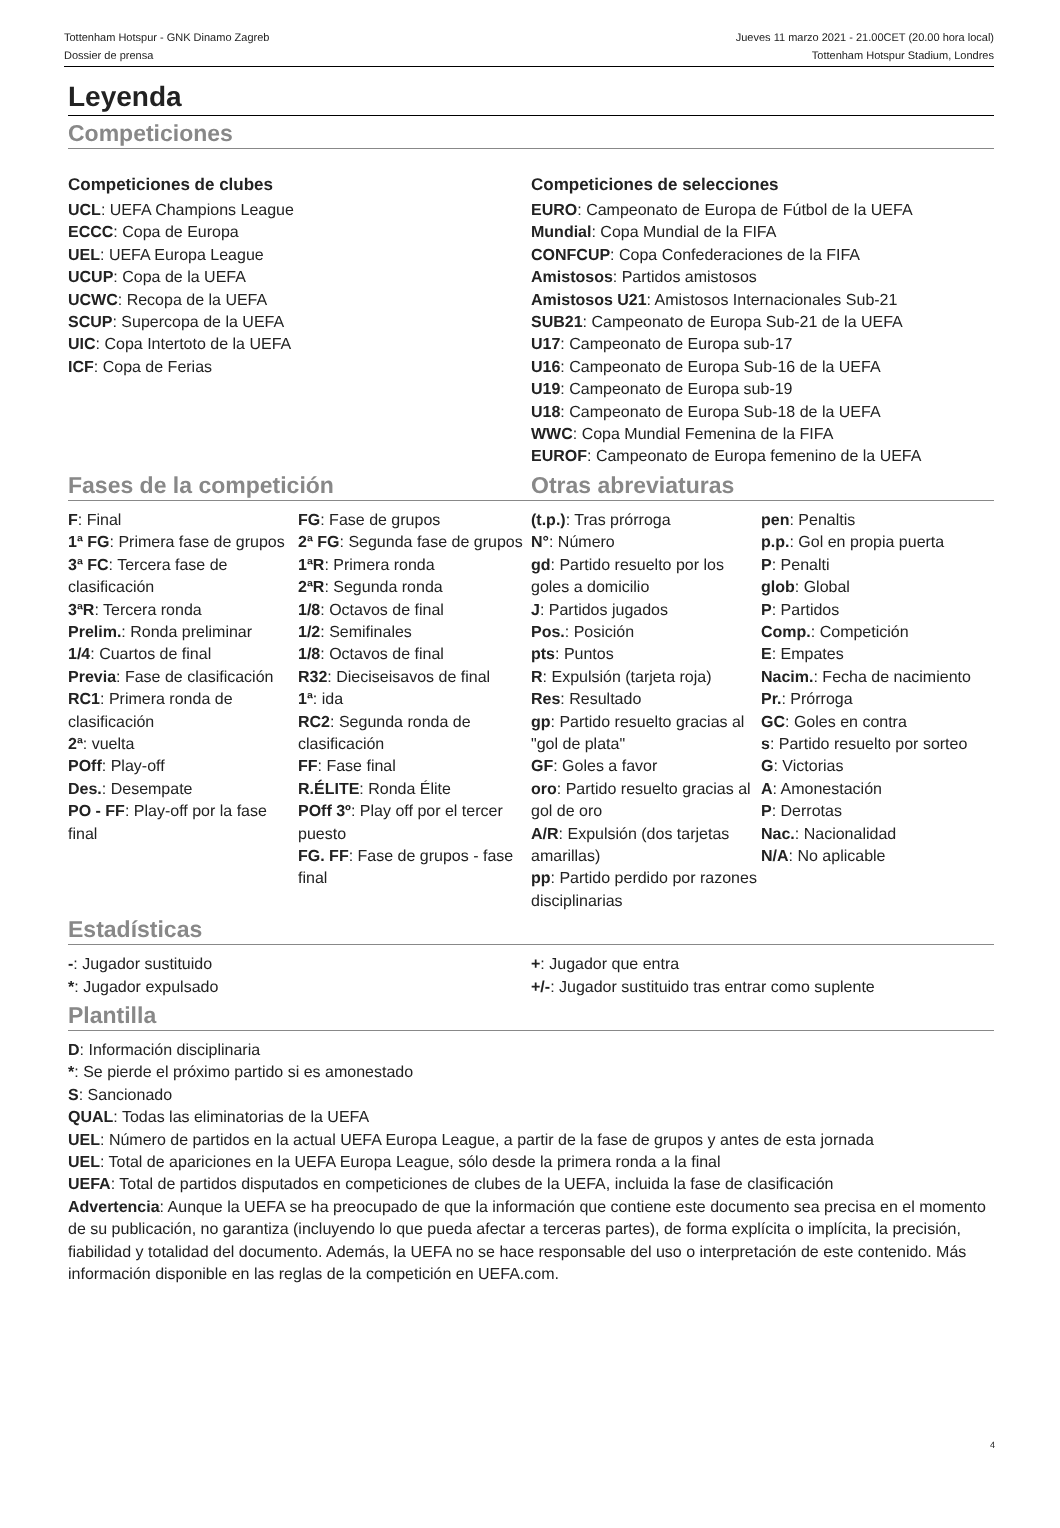Tottenham Hotspur - GNK Dinamo Zagreb
Dossier de prensa
Jueves 11 marzo 2021 - 21.00CET (20.00 hora local)
Tottenham Hotspur Stadium, Londres
Leyenda
Competiciones
Competiciones de clubes
UCL: UEFA Champions League
ECCC: Copa de Europa
UEL: UEFA Europa League
UCUP: Copa de la UEFA
UCWC: Recopa de la UEFA
SCUP: Supercopa de la UEFA
UIC: Copa Intertoto de la UEFA
ICF: Copa de Ferias
Competiciones de selecciones
EURO: Campeonato de Europa de Fútbol de la UEFA
Mundial: Copa Mundial de la FIFA
CONFCUP: Copa Confederaciones de la FIFA
Amistosos: Partidos amistosos
Amistosos U21: Amistosos Internacionales Sub-21
SUB21: Campeonato de Europa Sub-21 de la UEFA
U17: Campeonato de Europa sub-17
U16: Campeonato de Europa Sub-16 de la UEFA
U19: Campeonato de Europa sub-19
U18: Campeonato de Europa Sub-18 de la UEFA
WWC: Copa Mundial Femenina de la FIFA
EUROF: Campeonato de Europa femenino de la UEFA
Fases de la competición
F: Final
1ª FG: Primera fase de grupos
3ª FC: Tercera fase de clasificación
3ªR: Tercera ronda
Prelim.: Ronda preliminar
1/4: Cuartos de final
Previa: Fase de clasificación
RC1: Primera ronda de clasificación
2ª: vuelta
POff: Play-off
Des.: Desempate
PO - FF: Play-off por la fase final
FG: Fase de grupos
2ª FG: Segunda fase de grupos
1ªR: Primera ronda
2ªR: Segunda ronda
1/8: Octavos de final
1/2: Semifinales
1/8: Octavos de final
R32: Dieciseisavos de final
1ª: ida
RC2: Segunda ronda de clasificación
FF: Fase final
R.ÉLITE: Ronda Élite
POff 3º: Play off por el tercer puesto
FG. FF: Fase de grupos - fase final
Otras abreviaturas
(t.p.): Tras prórroga
N°: Número
gd: Partido resuelto por los goles a domicilio
J: Partidos jugados
Pos.: Posición
pts: Puntos
R: Expulsión (tarjeta roja)
Res: Resultado
gp: Partido resuelto gracias al "gol de plata"
GF: Goles a favor
oro: Partido resuelto gracias al gol de oro
A/R: Expulsión (dos tarjetas amarillas)
pp: Partido perdido por razones disciplinarias
pen: Penaltis
p.p.: Gol en propia puerta
P: Penalti
glob: Global
P: Partidos
Comp.: Competición
E: Empates
Nacim.: Fecha de nacimiento
Pr.: Prórroga
GC: Goles en contra
s: Partido resuelto por sorteo
G: Victorias
A: Amonestación
P: Derrotas
Nac.: Nacionalidad
N/A: No aplicable
Estadísticas
-: Jugador sustituido
*: Jugador expulsado
+: Jugador que entra
+/-: Jugador sustituido tras entrar como suplente
Plantilla
D: Información disciplinaria
*: Se pierde el próximo partido si es amonestado
S: Sancionado
QUAL: Todas las eliminatorias de la UEFA
UEL: Número de partidos en la actual UEFA Europa League, a partir de la fase de grupos y antes de esta jornada
UEL: Total de apariciones en la UEFA Europa League, sólo desde la primera ronda a la final
UEFA: Total de partidos disputados en competiciones de clubes de la UEFA, incluida la fase de clasificación
Advertencia: Aunque la UEFA se ha preocupado de que la información que contiene este documento sea precisa en el momento de su publicación, no garantiza (incluyendo lo que pueda afectar a terceras partes), de forma explícita o implícita, la precisión, fiabilidad y totalidad del documento. Además, la UEFA no se hace responsable del uso o interpretación de este contenido. Más información disponible en las reglas de la competición en UEFA.com.
4